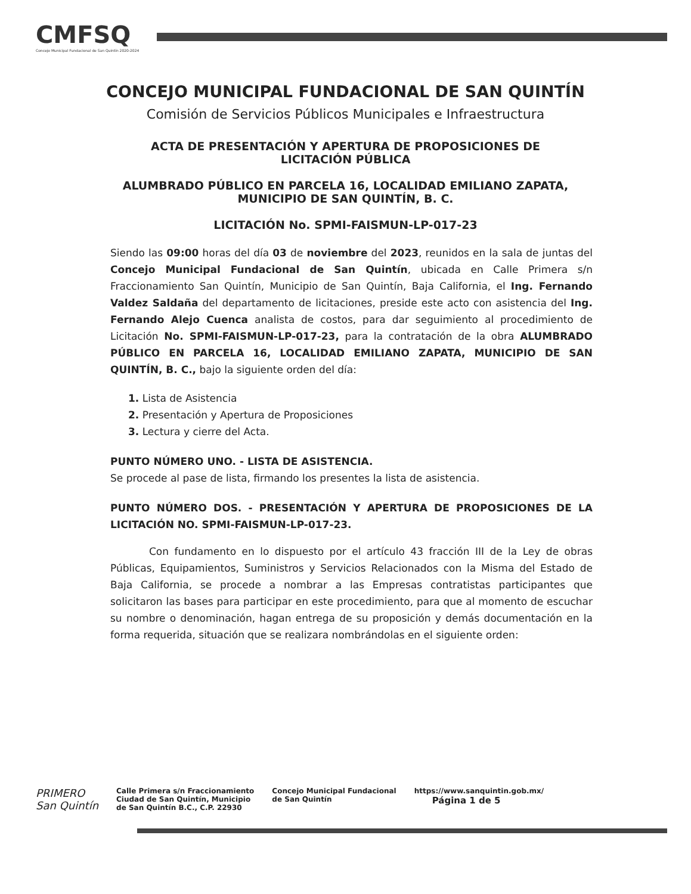CMFSQ
Concejo Municipal Fundacional de San Quintín 2020-2024
CONCEJO MUNICIPAL FUNDACIONAL DE SAN QUINTÍN
Comisión de Servicios Públicos Municipales e Infraestructura
ACTA DE PRESENTACIÓN Y APERTURA DE PROPOSICIONES DE
LICITACIÓN PÚBLICA
ALUMBRADO PÚBLICO EN PARCELA 16, LOCALIDAD EMILIANO ZAPATA,
MUNICIPIO DE SAN QUINTÍN, B. C.
LICITACIÓN No. SPMI-FAISMUN-LP-017-23
Siendo las 09:00 horas del día 03 de noviembre del 2023, reunidos en la sala de juntas del Concejo Municipal Fundacional de San Quintín, ubicada en Calle Primera s/n Fraccionamiento San Quintín, Municipio de San Quintín, Baja California, el Ing. Fernando Valdez Saldaña del departamento de licitaciones, preside este acto con asistencia del Ing. Fernando Alejo Cuenca analista de costos, para dar seguimiento al procedimiento de Licitación No. SPMI-FAISMUN-LP-017-23, para la contratación de la obra ALUMBRADO PÚBLICO EN PARCELA 16, LOCALIDAD EMILIANO ZAPATA, MUNICIPIO DE SAN QUINTÍN, B. C., bajo la siguiente orden del día:
1. Lista de Asistencia
2. Presentación y Apertura de Proposiciones
3. Lectura y cierre del Acta.
PUNTO NÚMERO UNO. - LISTA DE ASISTENCIA.
Se procede al pase de lista, firmando los presentes la lista de asistencia.
PUNTO NÚMERO DOS. - PRESENTACIÓN Y APERTURA DE PROPOSICIONES DE LA LICITACIÓN NO. SPMI-FAISMUN-LP-017-23.
Con fundamento en lo dispuesto por el artículo 43 fracción III de la Ley de obras Públicas, Equipamientos, Suministros y Servicios Relacionados con la Misma del Estado de Baja California, se procede a nombrar a las Empresas contratistas participantes que solicitaron las bases para participar en este procedimiento, para que al momento de escuchar su nombre o denominación, hagan entrega de su proposición y demás documentación en la forma requerida, situación que se realizara nombrándolas en el siguiente orden:
PRIMERO
San Quintín
Calle Primera s/n Fraccionamiento
Ciudad de San Quintín, Municipio
de San Quintín B.C., C.P. 22930
Concejo Municipal Fundacional
de San Quintín
https://www.sanquintin.gob.mx/
Página 1 de 5